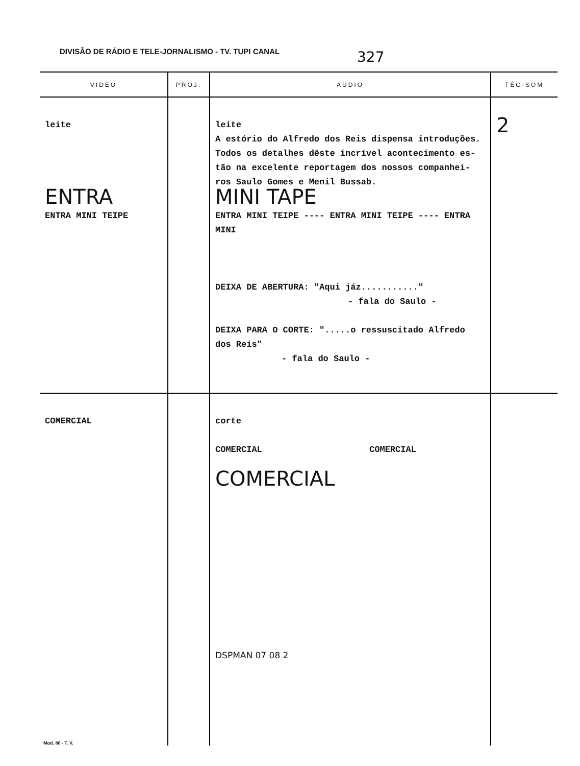DIVISÃO DE RÁDIO E TELE-JORNALISMO - TV. TUPI CANAL
327
| VIDEO | PROJ. | AUDIO | TÉC-SOM |
| --- | --- | --- | --- |
| leite ENTRA ENTRA MINI TEIPE | | leite A estório do Alfredo dos Reis dispensa introduções. Todos os detalhes dêste incrível acontecimento es-tão na excelente reportagem dos nossos companhei-ros Saulo Gomes e Menil Bussab. MINI TAPE ENTRA MINI TEIPE ---- ENTRA MINI TEIPE ---- ENTRA MINI DEIXA DE ABERTURA: "Aqui jáz..........." - fala do Saulo - DEIXA PARA O CORTE: ".....o ressuscitado Alfredo dos Reis" - fala do Saulo - | 2 |
| COMERCIAL | | corte COMERCIAL COMERCIAL COMERCIAL DSPMAN 07 08 2 | |
Mod. 80 - T. V.